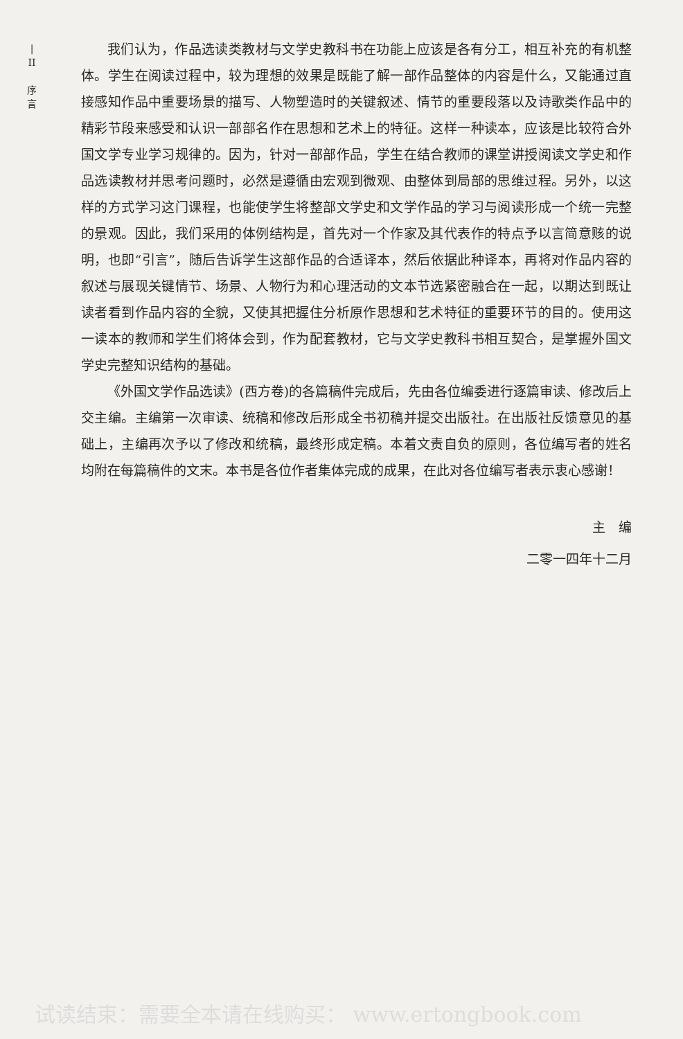|
II
序
言
我们认为，作品选读类教材与文学史教科书在功能上应该是各有分工，相互补充的有机整体。学生在阅读过程中，较为理想的效果是既能了解一部作品整体的内容是什么，又能通过直接感知作品中重要场景的描写、人物塑造时的关键叙述、情节的重要段落以及诗歌类作品中的精彩节段来感受和认识一部部名作在思想和艺术上的特征。这样一种读本，应该是比较符合外国文学专业学习规律的。因为，针对一部部作品，学生在结合教师的课堂讲授阅读文学史和作品选读教材并思考问题时，必然是遵循由宏观到微观、由整体到局部的思维过程。另外，以这样的方式学习这门课程，也能使学生将整部文学史和文学作品的学习与阅读形成一个统一完整的景观。因此，我们采用的体例结构是，首先对一个作家及其代表作的特点予以言简意赅的说明，也即“引言”，随后告诉学生这部作品的合适译本，然后依据此种译本，再将对作品内容的叙述与展现关键情节、场景、人物行为和心理活动的文本节选紧密融合在一起，以期达到既让读者看到作品内容的全貌，又使其把握住分析原作思想和艺术特征的重要环节的目的。使用这一读本的教师和学生们将体会到，作为配套教材，它与文学史教科书相互契合，是掌握外国文学史完整知识结构的基础。
《外国文学作品选读》(西方卷)的各篇稿件完成后，先由各位编委进行逐篇审读、修改后上交主编。主编第一次审读、统稿和修改后形成全书初稿并提交出版社。在出版社反馈意见的基础上，主编再次予以了修改和统稿，最终形成定稿。本着文责自负的原则，各位编写者的姓名均附在每篇稿件的文末。本书是各位作者集体完成的成果，在此对各位编写者表示衷心感谢！
主　编　　　
二零一四年十二月
试读结束：需要全本请在线购买： www.ertongbook.com